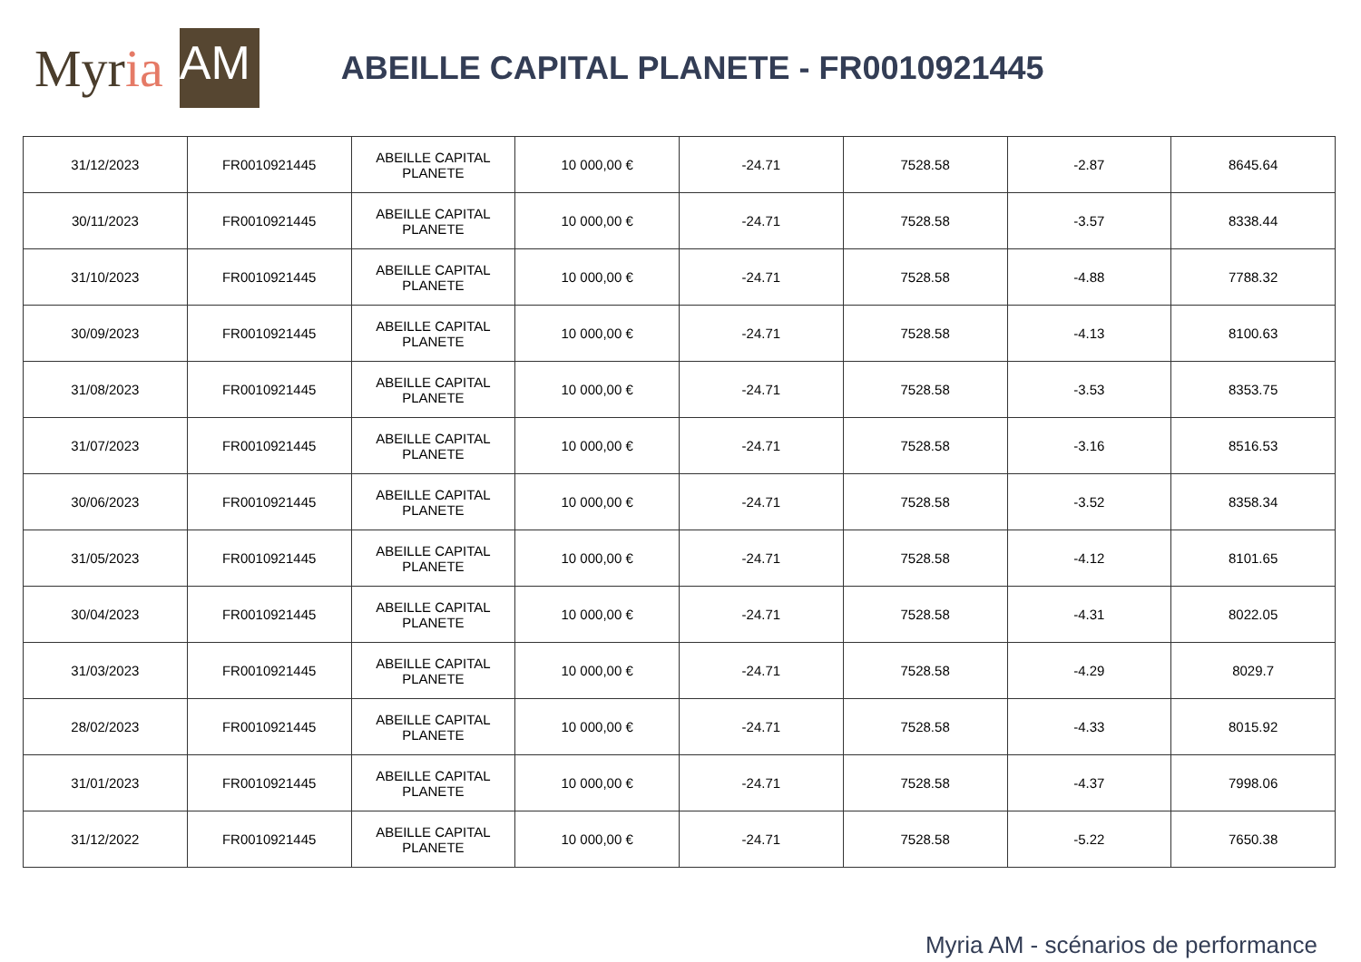Myr ia AM
ABEILLE CAPITAL PLANETE - FR0010921445
| 31/12/2023 | FR0010921445 | ABEILLE CAPITAL PLANETE | 10 000,00 € | -24.71 | 7528.58 | -2.87 | 8645.64 |
| 30/11/2023 | FR0010921445 | ABEILLE CAPITAL PLANETE | 10 000,00 € | -24.71 | 7528.58 | -3.57 | 8338.44 |
| 31/10/2023 | FR0010921445 | ABEILLE CAPITAL PLANETE | 10 000,00 € | -24.71 | 7528.58 | -4.88 | 7788.32 |
| 30/09/2023 | FR0010921445 | ABEILLE CAPITAL PLANETE | 10 000,00 € | -24.71 | 7528.58 | -4.13 | 8100.63 |
| 31/08/2023 | FR0010921445 | ABEILLE CAPITAL PLANETE | 10 000,00 € | -24.71 | 7528.58 | -3.53 | 8353.75 |
| 31/07/2023 | FR0010921445 | ABEILLE CAPITAL PLANETE | 10 000,00 € | -24.71 | 7528.58 | -3.16 | 8516.53 |
| 30/06/2023 | FR0010921445 | ABEILLE CAPITAL PLANETE | 10 000,00 € | -24.71 | 7528.58 | -3.52 | 8358.34 |
| 31/05/2023 | FR0010921445 | ABEILLE CAPITAL PLANETE | 10 000,00 € | -24.71 | 7528.58 | -4.12 | 8101.65 |
| 30/04/2023 | FR0010921445 | ABEILLE CAPITAL PLANETE | 10 000,00 € | -24.71 | 7528.58 | -4.31 | 8022.05 |
| 31/03/2023 | FR0010921445 | ABEILLE CAPITAL PLANETE | 10 000,00 € | -24.71 | 7528.58 | -4.29 | 8029.7 |
| 28/02/2023 | FR0010921445 | ABEILLE CAPITAL PLANETE | 10 000,00 € | -24.71 | 7528.58 | -4.33 | 8015.92 |
| 31/01/2023 | FR0010921445 | ABEILLE CAPITAL PLANETE | 10 000,00 € | -24.71 | 7528.58 | -4.37 | 7998.06 |
| 31/12/2022 | FR0010921445 | ABEILLE CAPITAL PLANETE | 10 000,00 € | -24.71 | 7528.58 | -5.22 | 7650.38 |
Myria AM - scénarios de performance